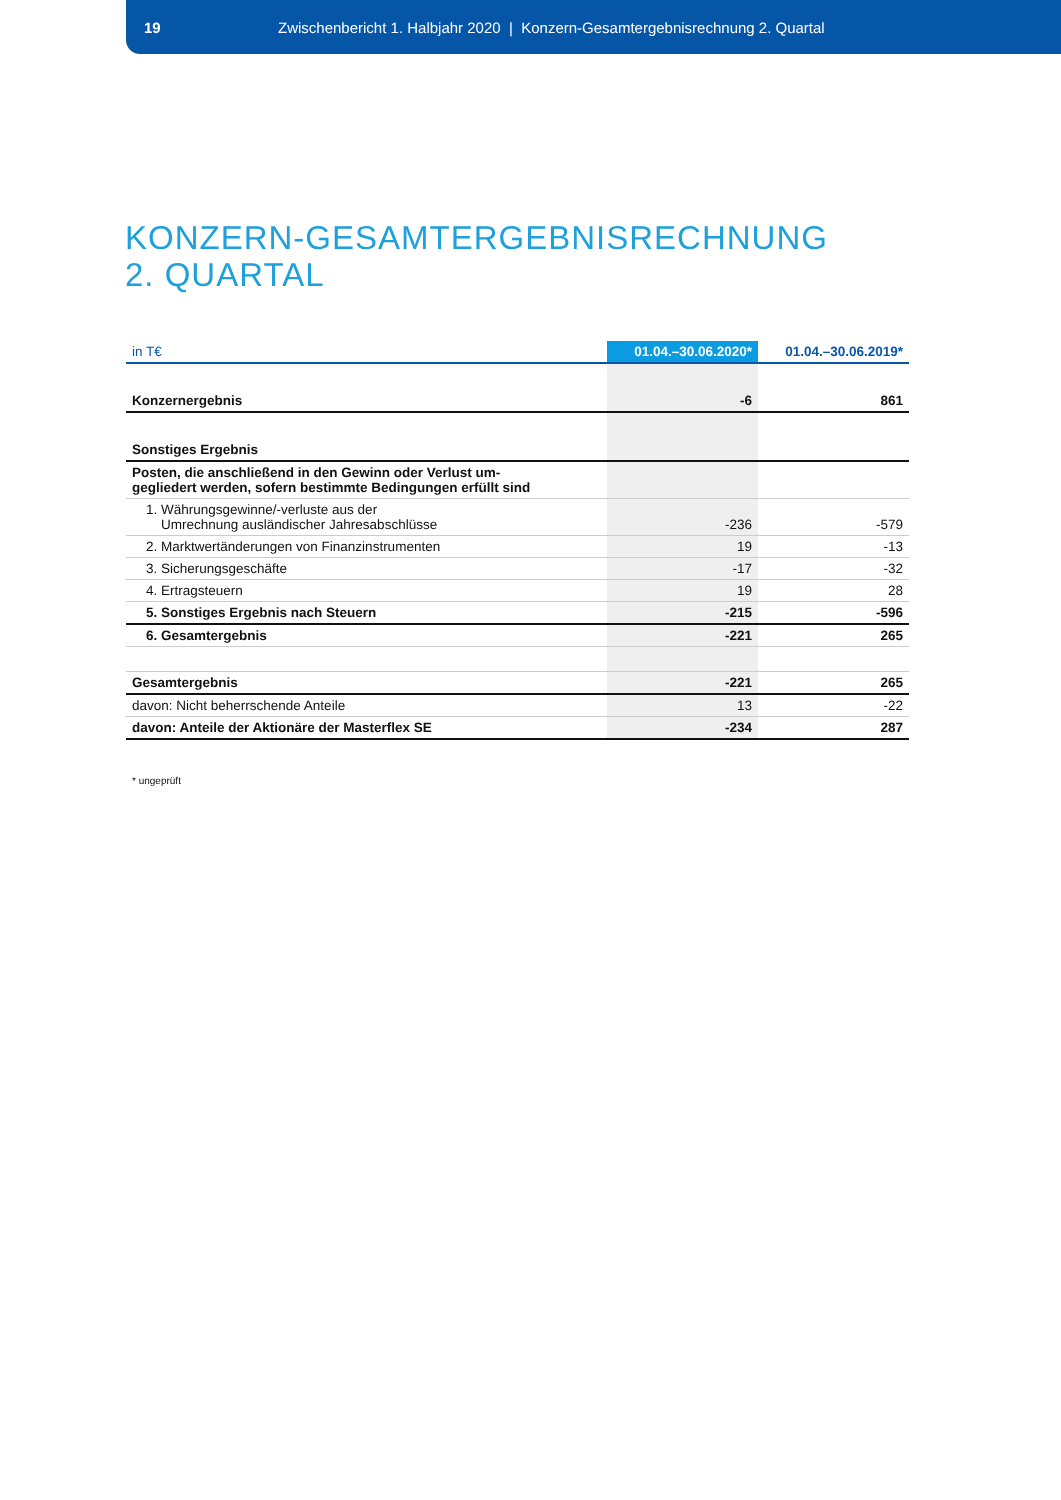19 Zwischenbericht 1. Halbjahr 2020 | Konzern-Gesamtergebnisrechnung 2. Quartal
KONZERN-GESAMTERGEBNISRECHNUNG
2. QUARTAL
| in T€ | 01.04.–30.06.2020* | 01.04.–30.06.2019* |
| --- | --- | --- |
| Konzernergebnis | -6 | 861 |
| Sonstiges Ergebnis | | |
| Posten, die anschließend in den Gewinn oder Verlust um- gegliedert werden, sofern bestimmte Bedingungen erfüllt sind | | |
| 1. Währungsgewinne/-verluste aus der Umrechnung ausländischer Jahresabschlüsse | -236 | -579 |
| 2. Marktwertänderungen von Finanzinstrumenten | 19 | -13 |
| 3. Sicherungsgeschäfte | -17 | -32 |
| 4. Ertragsteuern | 19 | 28 |
| 5. Sonstiges Ergebnis nach Steuern | -215 | -596 |
| 6. Gesamtergebnis | -221 | 265 |
| Gesamtergebnis | -221 | 265 |
| davon: Nicht beherrschende Anteile | 13 | -22 |
| davon: Anteile der Aktionäre der Masterflex SE | -234 | 287 |
* ungeprüft